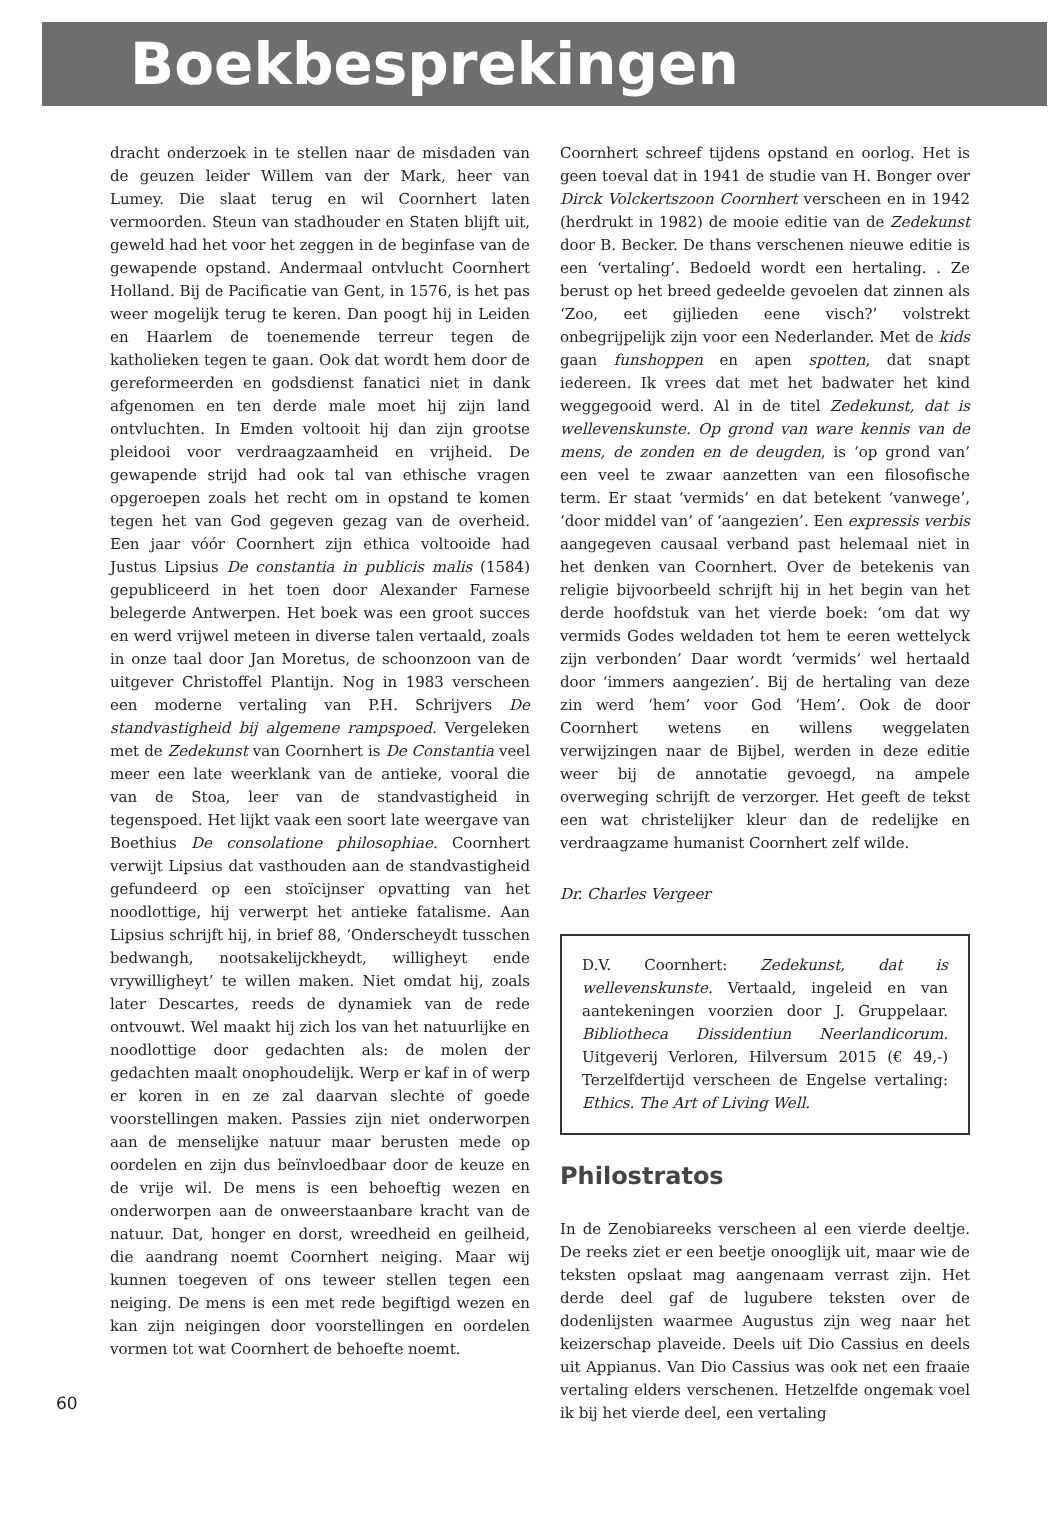Boekbesprekingen
60
dracht onderzoek in te stellen naar de misdaden van de geuzen leider Willem van der Mark, heer van Lumey. Die slaat terug en wil Coornhert laten vermoorden. Steun van stadhouder en Staten blijft uit, geweld had het voor het zeggen in de beginfase van de gewapende opstand. Andermaal ontvlucht Coornhert Holland. Bij de Pacificatie van Gent, in 1576, is het pas weer mogelijk terug te keren. Dan poogt hij in Leiden en Haarlem de toenemende terreur tegen de katholieken tegen te gaan. Ook dat wordt hem door de gereformeerden en godsdienst fanatici niet in dank afgenomen en ten derde male moet hij zijn land ontvluchten. In Emden voltooit hij dan zijn grootse pleidooi voor verdraagzaamheid en vrijheid. De gewapende strijd had ook tal van ethische vragen opgeroepen zoals het recht om in opstand te komen tegen het van God gegeven gezag van de overheid. Een jaar vóór Coornhert zijn ethica voltooide had Justus Lipsius De constantia in publicis malis (1584) gepubliceerd in het toen door Alexander Farnese belegerde Antwerpen. Het boek was een groot succes en werd vrijwel meteen in diverse talen vertaald, zoals in onze taal door Jan Moretus, de schoonzoon van de uitgever Christoffel Plantijn. Nog in 1983 verscheen een moderne vertaling van P.H. Schrijvers De standvastigheid bij algemene rampspoed. Vergeleken met de Zedekunst van Coornhert is De Constantia veel meer een late weerklank van de antieke, vooral die van de Stoa, leer van de standvastigheid in tegenspoed. Het lijkt vaak een soort late weergave van Boethius De consolatione philosophiae. Coornhert verwijt Lipsius dat vasthouden aan de standvastigheid gefundeerd op een stoïcijnser opvatting van het noodlottige, hij verwerpt het antieke fatalisme. Aan Lipsius schrijft hij, in brief 88, ‘Onderscheydt tusschen bedwangh, nootsakelijckheydt, willigheyt ende vrywilligheyt’ te willen maken. Niet omdat hij, zoals later Descartes, reeds de dynamiek van de rede ontvouwt. Wel maakt hij zich los van het natuurlijke en noodlottige door gedachten als: de molen der gedachten maalt onophoudelijk. Werp er kaf in of werp er koren in en ze zal daarvan slechte of goede voorstellingen maken. Passies zijn niet onderworpen aan de menselijke natuur maar berusten mede op oordelen en zijn dus beïnvloedbaar door de keuze en de vrije wil. De mens is een behoeftig wezen en onderworpen aan de onweerstaanbare kracht van de natuur. Dat, honger en dorst, wreedheid en geilheid, die aandrang noemt Coornhert neiging. Maar wij kunnen toegeven of ons teweer stellen tegen een neiging. De mens is een met rede begiftigd wezen en kan zijn neigingen door voorstellingen en oordelen vormen tot wat Coornhert de behoefte noemt.
Coornhert schreef tijdens opstand en oorlog. Het is geen toeval dat in 1941 de studie van H. Bonger over Dirck Volckertszoon Coornhert verscheen en in 1942 (herdrukt in 1982) de mooie editie van de Zedekunst door B. Becker. De thans verschenen nieuwe editie is een ‘vertaling’. Bedoeld wordt een hertaling. . Ze berust op het breed gedeelde gevoelen dat zinnen als ‘Zoo, eet gijlieden eene visch?’ volstrekt onbegrijpelijk zijn voor een Nederlander. Met de kids gaan funshoppen en apen spotten, dat snapt iedereen. Ik vrees dat met het badwater het kind weggegooid werd. Al in de titel Zedekunst, dat is wellevenskunste. Op grond van ware kennis van de mens, de zonden en de deugden, is ‘op grond van’ een veel te zwaar aanzetten van een filosofische term. Er staat ‘vermids’ en dat betekent ‘vanwege’, ‘door middel van’ of ‘aangezien’. Een expressis verbis aangegeven causaal verband past helemaal niet in het denken van Coornhert. Over de betekenis van religie bijvoorbeeld schrijft hij in het begin van het derde hoofdstuk van het vierde boek: ‘om dat wy vermids Godes weldaden tot hem te eeren wettelyck zijn verbonden’ Daar wordt ‘vermids’ wel hertaald door ‘immers aangezien’. Bij de hertaling van deze zin werd ‘hem’ voor God ‘Hem’. Ook de door Coornhert wetens en willens weggelaten verwijzingen naar de Bijbel, werden in deze editie weer bij de annotatie gevoegd, na ampele overweging schrijft de verzorger. Het geeft de tekst een wat christelijker kleur dan de redelijke en verdraagzame humanist Coornhert zelf wilde.
Dr. Charles Vergeer
D.V. Coornhert: Zedekunst, dat is wellevenskunste. Vertaald, ingeleid en van aantekeningen voorzien door J. Gruppelaar. Bibliotheca Dissidentiun Neerlandicorum. Uitgeverij Verloren, Hilversum 2015 (€ 49,-) Terzelfdertijd verscheen de Engelse vertaling: Ethics. The Art of Living Well.
Philostratos
In de Zenobiareeks verscheen al een vierde deeltje. De reeks ziet er een beetje onooglijk uit, maar wie de teksten opslaat mag aangenaam verrast zijn. Het derde deel gaf de lugubere teksten over de dodenlijsten waarmee Augustus zijn weg naar het keizerschap plaveide. Deels uit Dio Cassius en deels uit Appianus. Van Dio Cassius was ook net een fraaie vertaling elders verschenen. Hetzelfde ongemak voel ik bij het vierde deel, een vertaling